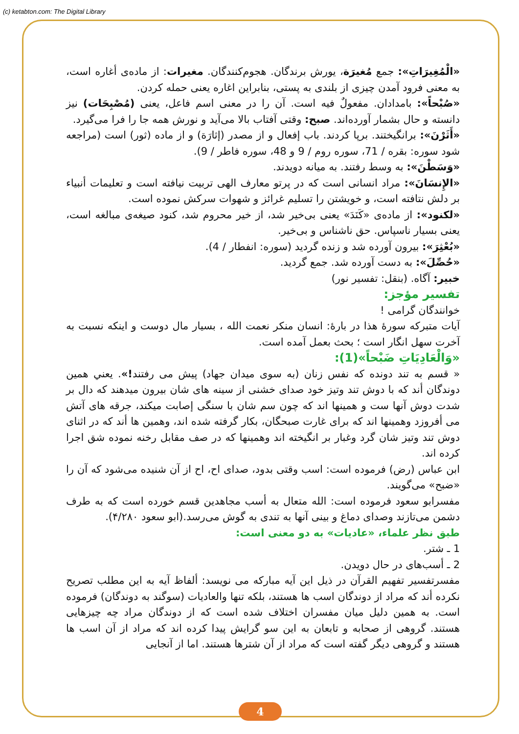(c) ketabton.com: The Digital Library
«الْمُغِيرَاتِ»: جمع مُغيرَة، يورش برندگان. هجوم‌كنندگان. مغيرات: از ماده‌ی أغاره است، به معنی فرود آمدن چيزی از بلندی به پستی، بنابراين اغاره يعنی حمله كردن.
«صُبْحاً»: بامدادان. مفعولٌ فيه است. آن را در معنی اسم فاعل، يعنی (مُصْبِحَات) نيز دانسته و حال بشمار آورده‌اند. صبح: وقتی آفتاب بالا می‌آيد و نورش همه جا را فرا می‌گيرد.
«أَثَرْنَ»: برانگيختند. برپا كردند. باب إفعال و از مصدر (إثارَة) و از ماده (ثور) است (مراجعه شود سوره: بقره / 71، سوره روم / 9 و 48، سوره فاطر / 9).
«وَسَطْنَ»: به وسط رفتند. به ميانه دويدند.
«الإِنسَانَ»: مراد انسانی است كه در پرتو معارف الهی تربيت نيافته است و تعليمات أنبياء بر دلش نتافته است، و خويشتن را تسليم غرائز و شهوات سركش نموده است.
«لكنود»: از ماده‌ی «كَنَدَ» يعنی بی‌خير شد، از خير محروم شد، كنود صيغه‌ی مبالغه است، يعنی بسيار ناسپاس. حق ناشناس و بی‌خير.
«بُعْثِرَ»: بيرون آورده شد و زنده گرديد (سوره: انفطار / 4).
«حُصِّلَ»: به دست آورده شد. جمع گرديد.
خبير: آگاه. (بنقل: تفسير نور)
تفسير مؤجز:
خوانندگان گرامی !
آيات متبركه سورۀ هذا در بارۀ: انسان منكر نعمت الله ، بسيار مال دوست و اينكه نسبت به آخرت سهل انگار است ؛ بحث بعمل آمده است.
«وَالْعَادِيَاتِ ضَبْحاً»(1):
« قسم به تند دونده كه نفس زنان (به سوی ميدان جهاد) پيش می رفتند!». يعني همين دوندگان أند كه با دوش تند وتيز خود صدای خشنی از سينه های شان بيرون ميدهند كه دال بر شدت دوش آنها ست و همينها اند كه چون سم شان با سنگی إصابت ميكند، جرقه های آتش می أفروزد وهمينها اند كه برای غارت صبحگان، بكار گرفته شده اند، وهمين ها أند كه در اثنای دوش تند وتيز شان گرد وغبار بر انگيخته اند وهمينها كه در صف مقابل رخنه نموده شق اجرا كرده اند.
ابن عباس (رض) فرموده است: اسب وقتی بدود، صدای اح، اح از آن شنيده می‌شود كه آن را «ضبح» می‌گويند.
مفسرابو سعود فرموده است: الله متعال به أسب مجاهدين قسم خورده است كه به طرف دشمن می‌تازند وصدای دماغ و بينی آنها به تندی به گوش می‌رسد.(ابو سعود ۴/۲۸۰).
طبق نظر علماء، «عاديات» به دو معنی است:
1 ـ شتر.
2 ـ أسب‌های در حال دويدن.
مفسرتفسير تفهيم القرآن در ذيل اين آيه مباركه می نويسد: ألفاظ آيه به اين مطلب تصريح نكرده أند كه مراد از دوندگان اسب ها هستند، بلكه تنها والعاديات (سوگند به دوندگان) فرموده است. به همين دليل ميان مفسران اختلاف شده است كه از دوندگان مراد چه چيزهايی هستند. گروهی از صحابه و تابعان به اين سو گرايش پيدا كرده اند كه مراد از آن اسب ها هستند و گروهی ديگر گفته است كه مراد از آن شترها هستند. اما از آنجايی
4